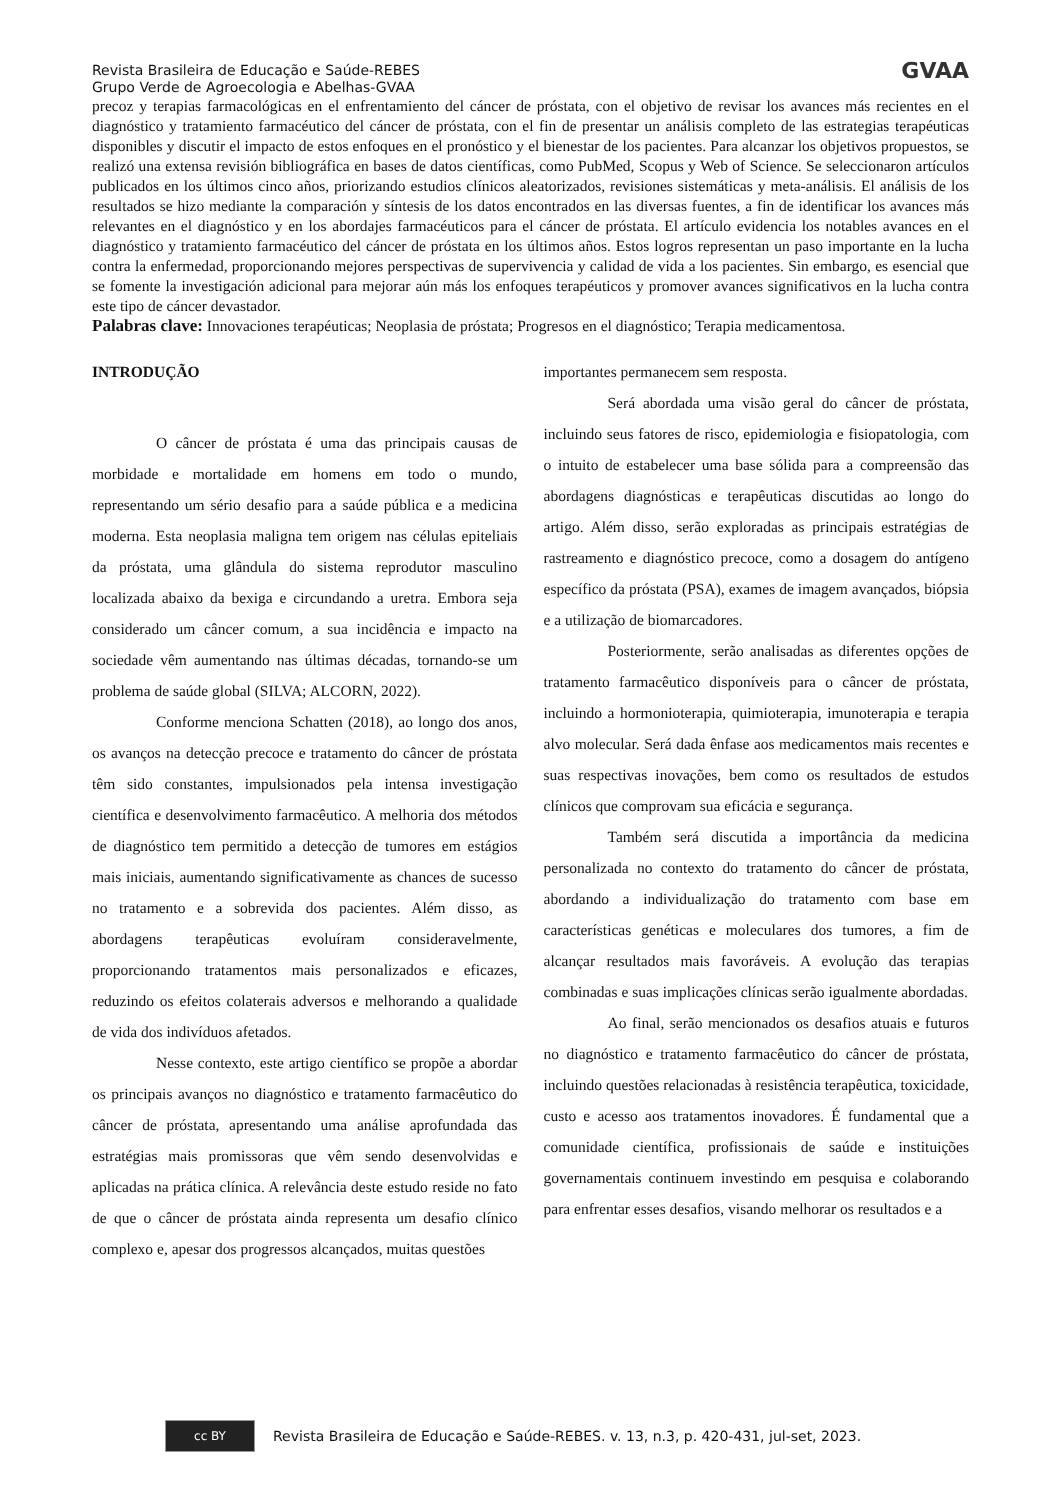Revista Brasileira de Educação e Saúde-REBES
Grupo Verde de Agroecologia e Abelhas-GVAA
GVAA
precoz y terapias farmacológicas en el enfrentamiento del cáncer de próstata, con el objetivo de revisar los avances más recientes en el diagnóstico y tratamiento farmacéutico del cáncer de próstata, con el fin de presentar un análisis completo de las estrategias terapéuticas disponibles y discutir el impacto de estos enfoques en el pronóstico y el bienestar de los pacientes. Para alcanzar los objetivos propuestos, se realizó una extensa revisión bibliográfica en bases de datos científicas, como PubMed, Scopus y Web of Science. Se seleccionaron artículos publicados en los últimos cinco años, priorizando estudios clínicos aleatorizados, revisiones sistemáticas y meta-análisis. El análisis de los resultados se hizo mediante la comparación y síntesis de los datos encontrados en las diversas fuentes, a fin de identificar los avances más relevantes en el diagnóstico y en los abordajes farmacéuticos para el cáncer de próstata. El artículo evidencia los notables avances en el diagnóstico y tratamiento farmacéutico del cáncer de próstata en los últimos años. Estos logros representan un paso importante en la lucha contra la enfermedad, proporcionando mejores perspectivas de supervivencia y calidad de vida a los pacientes. Sin embargo, es esencial que se fomente la investigación adicional para mejorar aún más los enfoques terapéuticos y promover avances significativos en la lucha contra este tipo de cáncer devastador.
Palabras clave: Innovaciones terapéuticas; Neoplasia de próstata; Progresos en el diagnóstico; Terapia medicamentosa.
INTRODUÇÃO
O câncer de próstata é uma das principais causas de morbidade e mortalidade em homens em todo o mundo, representando um sério desafio para a saúde pública e a medicina moderna. Esta neoplasia maligna tem origem nas células epiteliais da próstata, uma glândula do sistema reprodutor masculino localizada abaixo da bexiga e circundando a uretra. Embora seja considerado um câncer comum, a sua incidência e impacto na sociedade vêm aumentando nas últimas décadas, tornando-se um problema de saúde global (SILVA; ALCORN, 2022).
Conforme menciona Schatten (2018), ao longo dos anos, os avanços na detecção precoce e tratamento do câncer de próstata têm sido constantes, impulsionados pela intensa investigação científica e desenvolvimento farmacêutico. A melhoria dos métodos de diagnóstico tem permitido a detecção de tumores em estágios mais iniciais, aumentando significativamente as chances de sucesso no tratamento e a sobrevida dos pacientes. Além disso, as abordagens terapêuticas evoluíram consideravelmente, proporcionando tratamentos mais personalizados e eficazes, reduzindo os efeitos colaterais adversos e melhorando a qualidade de vida dos indivíduos afetados.
Nesse contexto, este artigo científico se propõe a abordar os principais avanços no diagnóstico e tratamento farmacêutico do câncer de próstata, apresentando uma análise aprofundada das estratégias mais promissoras que vêm sendo desenvolvidas e aplicadas na prática clínica. A relevância deste estudo reside no fato de que o câncer de próstata ainda representa um desafio clínico complexo e, apesar dos progressos alcançados, muitas questões
importantes permanecem sem resposta.
Será abordada uma visão geral do câncer de próstata, incluindo seus fatores de risco, epidemiologia e fisiopatologia, com o intuito de estabelecer uma base sólida para a compreensão das abordagens diagnósticas e terapêuticas discutidas ao longo do artigo. Além disso, serão exploradas as principais estratégias de rastreamento e diagnóstico precoce, como a dosagem do antígeno específico da próstata (PSA), exames de imagem avançados, biópsia e a utilização de biomarcadores.
Posteriormente, serão analisadas as diferentes opções de tratamento farmacêutico disponíveis para o câncer de próstata, incluindo a hormonioterapia, quimioterapia, imunoterapia e terapia alvo molecular. Será dada ênfase aos medicamentos mais recentes e suas respectivas inovações, bem como os resultados de estudos clínicos que comprovam sua eficácia e segurança.
Também será discutida a importância da medicina personalizada no contexto do tratamento do câncer de próstata, abordando a individualização do tratamento com base em características genéticas e moleculares dos tumores, a fim de alcançar resultados mais favoráveis. A evolução das terapias combinadas e suas implicações clínicas serão igualmente abordadas.
Ao final, serão mencionados os desafios atuais e futuros no diagnóstico e tratamento farmacêutico do câncer de próstata, incluindo questões relacionadas à resistência terapêutica, toxicidade, custo e acesso aos tratamentos inovadores. É fundamental que a comunidade científica, profissionais de saúde e instituições governamentais continuem investindo em pesquisa e colaborando para enfrentar esses desafios, visando melhorar os resultados e a
cc BY
Revista Brasileira de Educação e Saúde-REBES. v. 13, n.3, p. 420-431, jul-set, 2023.